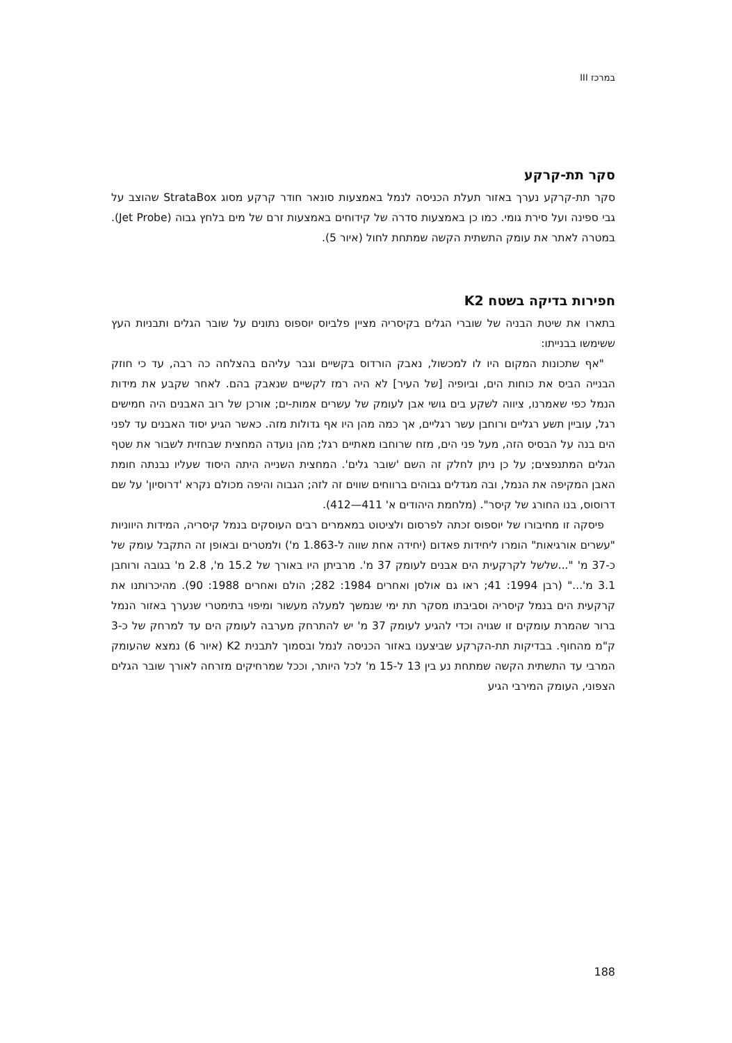במרכז III
סקר תת-קרקע
סקר תת-קרקע נערך באזור תעלת הכניסה לנמל באמצעות סונאר חודר קרקע מסוג StrataBox שהוצב על גבי ספינה ועל סירת גומי. כמו כן באמצעות סדרה של קידוחים באמצעות זרם של מים בלחץ גבוה (Jet Probe). במטרה לאתר את עומק התשתית הקשה שמתחת לחול (איור 5).
חפירות בדיקה בשטח K2
בתארו את שיטת הבניה של שוברי הגלים בקיסריה מציין פלביוס יוספוס נתונים על שובר הגלים ותבניות העץ ששימשו בבנייתו:
"אף שתכונות המקום היו לו למכשול, נאבק הורדוס בקשיים וגבר עליהם בהצלחה כה רבה, עד כי חוזק הבנייה הביס את כוחות הים, וביופיה [של העיר] לא היה רמז לקשיים שנאבק בהם. לאחר שקבע את מידות הנמל כפי שאמרנו, ציווה לשקע בים גושי אבן לעומק של עשרים אמות-ים; אורכן של רוב האבנים היה חמישים רגל, עוביין תשע רגליים ורוחבן עשר רגליים, אך כמה מהן היו אף גדולות מזה. כאשר הגיע יסוד האבנים עד לפני הים בנה על הבסיס הזה, מעל פני הים, מזח שרוחבו מאתיים רגל; מהן נועדה המחצית שבחזית לשבור את שטף הגלים המתנפצים; על כן ניתן לחלק זה השם 'שובר גלים'. המחצית השנייה היתה היסוד שעליו נבנתה חומת האבן המקיפה את הנמל, ובה מגדלים גבוהים ברווחים שווים זה לזה; הגבוה והיפה מכולם נקרא 'דרוסיון' על שם דרוסוס, בנו החורג של קיסר". (מלחמת היהודים א' 411—412).
פיסקה זו מחיבורו של יוספוס זכתה לפרסום ולציטוט במאמרים רבים העוסקים בנמל קיסריה, המידות היווניות "עשרים אורגיאות" הומרו ליחידות פאדום (יחידה אחת שווה ל-1.863 מ') ולמטרים ובאופן זה התקבל עומק של כ-37 מ' "...שלשל לקרקעית הים אבנים לעומק 37 מ'. מרביתן היו באורך של 15.2 מ', 2.8 מ' בגובה ורוחבן 3.1 מ'..." (רבן 1994: 41; ראו גם אולסן ואחרים 1984: 282; הולם ואחרים 1988: 90). מהיכרותנו את קרקעית הים בנמל קיסריה וסביבתו מסקר תת ימי שנמשך למעלה מעשור ומיפוי בתימטרי שנערך באזור הנמל ברור שהמרת עומקים זו שגויה וכדי להגיע לעומק 37 מ' יש להתרחק מערבה לעומק הים עד למרחק של כ-3 ק"מ מהחוף. בבדיקות תת-הקרקע שביצענו באזור הכניסה לנמל ובסמוך לתבנית K2 (איור 6) נמצא שהעומק המרבי עד התשתית הקשה שמתחת נע בין 13 ל-15 מ' לכל היותר, וככל שמרחיקים מזרחה לאורך שובר הגלים הצפוני, העומק המירבי הגיע
188